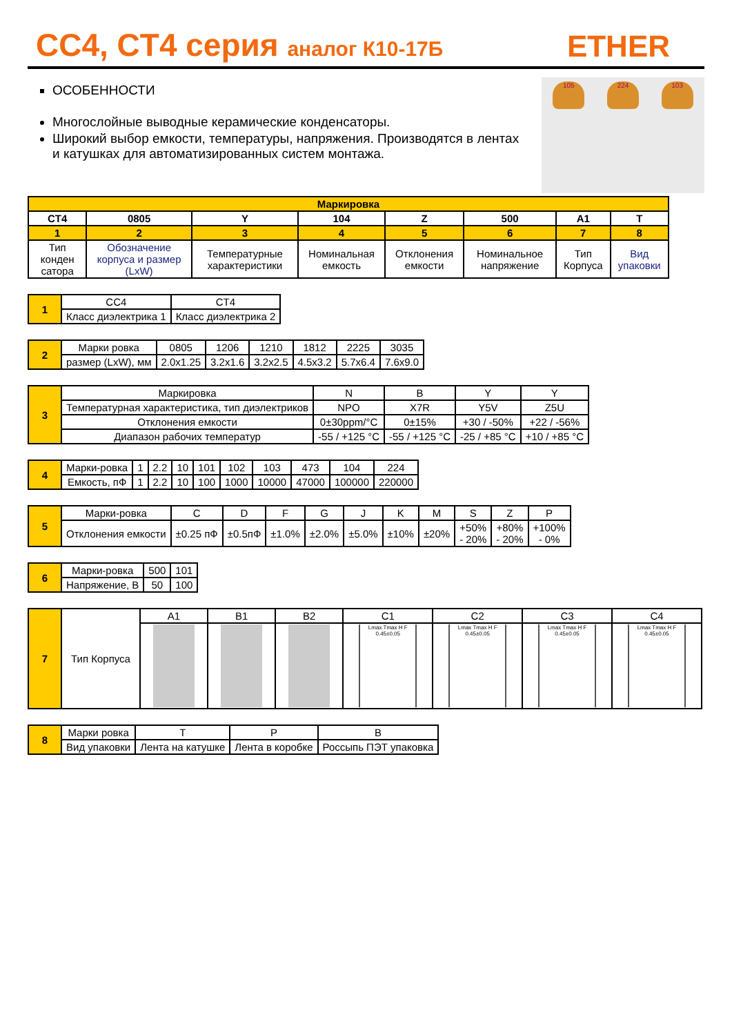CC4, CT4 серия аналог К10-17Б
ETHER
ОСОБЕННОСТИ
Многослойные выводные керамические конденсаторы.
Широкий выбор емкости, температуры, напряжения. Производятся в лентах и катушках для автоматизированных систем монтажа.
105 224 103
| Маркировка | | | | | | | |
| --- | --- | --- | --- | --- | --- | --- | --- |
| CT4 | 0805 | Y | 104 | Z | 500 | A1 | T |
| 1 | 2 | 3 | 4 | 5 | 6 | 7 | 8 |
| Тип конден сатора | Обозначение корпуса и размер (LxW) | Температурные характеристики | Номинальная емкость | Отклонения емкости | Номинальное напряжение | Тип Корпуса | Вид упаковки |
| 1 | CC4 | CT4 |
| | Класс диэлектрика 1 | Класс диэлектрика 2 |
| 2 | Марки ровка | 0805 | 1206 | 1210 | 1812 | 2225 | 3035 |
| | размер (LxW), мм | 2.0x1.25 | 3.2x1.6 | 3.2x2.5 | 4.5x3.2 | 5.7x6.4 | 7.6x9.0 |
| 3 | Маркировка | N | B | Y | Y |
| | Температурная характеристика, тип диэлектриков | NPO | X7R | Y5V | Z5U |
| | Отклонения емкости | 0±30ppm/°C | 0±15% | +30 / -50% | +22 / -56% |
| | Диапазон рабочих температур | -55 / +125 °C | -55 / +125 °C | -25 / +85 °C | +10 / +85 °C |
| 4 | Марки-ровка | 1 | 2.2 | 10 | 101 | 102 | 103 | 473 | 104 | 224 |
| | Емкость, пФ | 1 | 2.2 | 10 | 100 | 1000 | 10000 | 47000 | 100000 | 220000 |
| 5 | Марки-ровка | C | D | F | G | J | K | M | S | Z | P |
| | Отклонения емкости | ±0.25 пФ | ±0.5пФ | ±1.0% | ±2.0% | ±5.0% | ±10% | ±20% | +50% - 20% | +80% - 20% | +100% - 0% |
| 6 | Марки-ровка | 500 | 101 |
| | Напряжение, В | 50 | 100 |
| 7 | Тип Корпуса | A1 | B1 | B2 | C1 | C2 | C3 | C4 |
| | | | | | Lmax Tmax H F 0.45±0.05 | Lmax Tmax H F 0.45±0.05 | Lmax Tmax H F 0.45±0.05 | Lmax Tmax H F 0.45±0.05 |
| 8 | Марки ровка | T | P | B |
| | Вид упаковки | Лента на катушке | Лента в коробке | Россыпь ПЭТ упаковка |